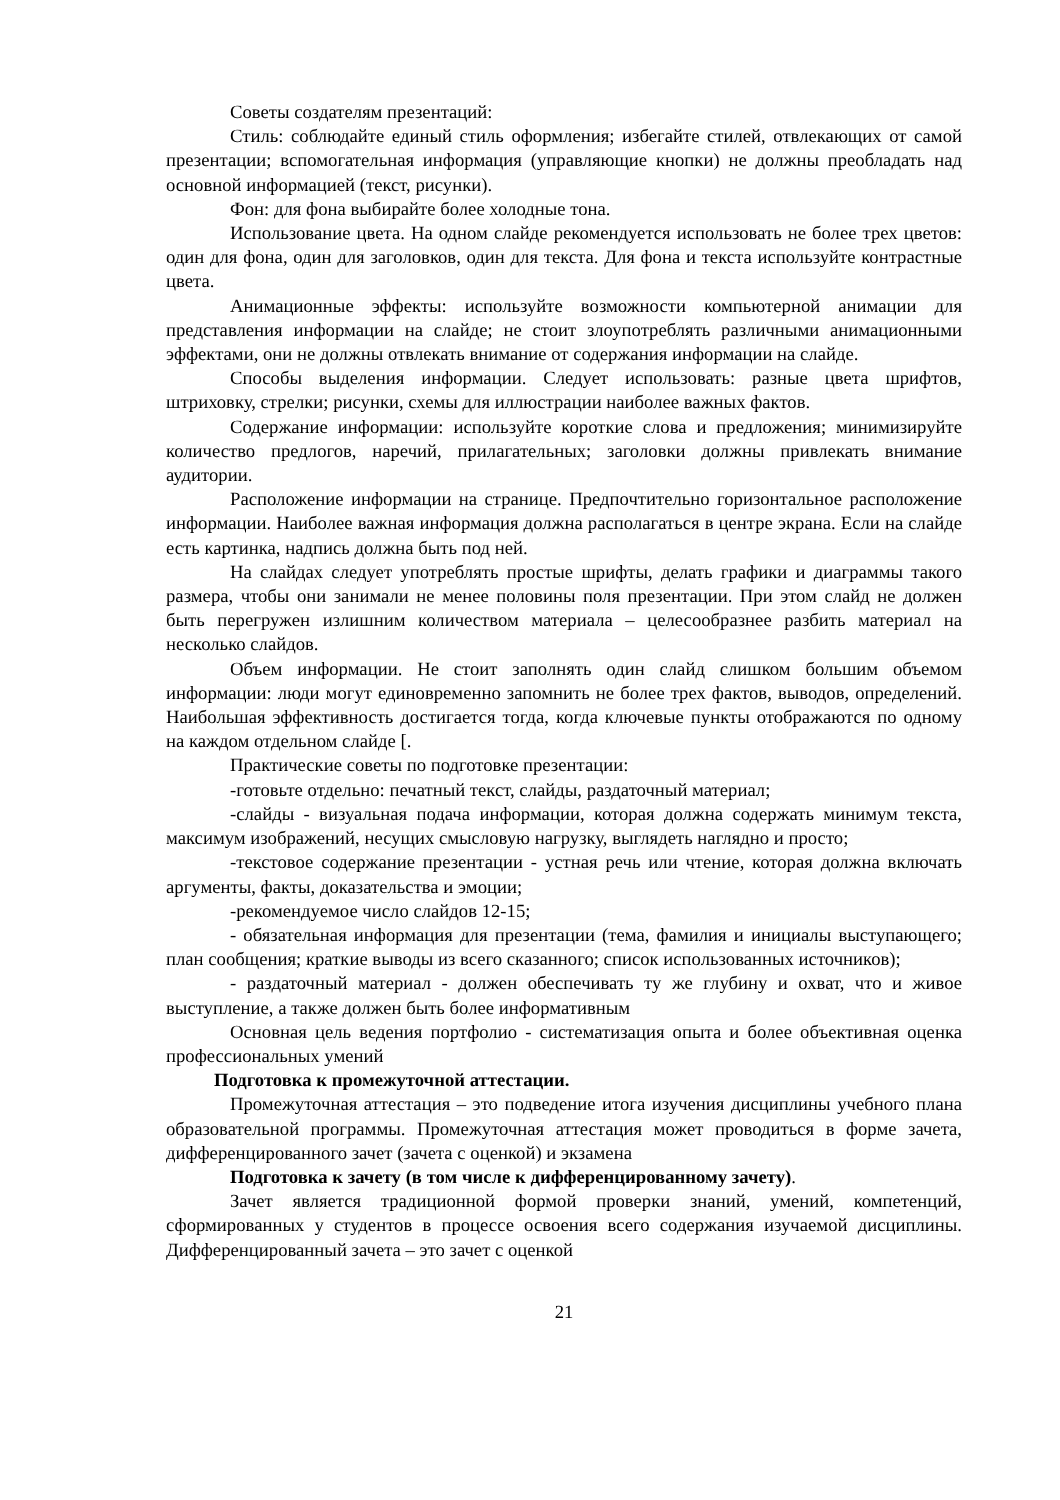Советы создателям презентаций:
Стиль: соблюдайте единый стиль оформления; избегайте стилей, отвлекающих от самой презентации; вспомогательная информация (управляющие кнопки) не должны преобладать над основной информацией (текст, рисунки).
Фон: для фона выбирайте более холодные тона.
Использование цвета. На одном слайде рекомендуется использовать не более трех цветов: один для фона, один для заголовков, один для текста. Для фона и текста используйте контрастные цвета.
Анимационные эффекты: используйте возможности компьютерной анимации для представления информации на слайде; не стоит злоупотреблять различными анимационными эффектами, они не должны отвлекать внимание от содержания информации на слайде.
Способы выделения информации. Следует использовать: разные цвета шрифтов, штриховку, стрелки; рисунки, схемы для иллюстрации наиболее важных фактов.
Содержание информации: используйте короткие слова и предложения; минимизируйте количество предлогов, наречий, прилагательных; заголовки должны привлекать внимание аудитории.
Расположение информации на странице. Предпочтительно горизонтальное расположение информации. Наиболее важная информация должна располагаться в центре экрана. Если на слайде есть картинка, надпись должна быть под ней.
На слайдах следует употреблять простые шрифты, делать графики и диаграммы такого размера, чтобы они занимали не менее половины поля презентации. При этом слайд не должен быть перегружен излишним количеством материала – целесообразнее разбить материал на несколько слайдов.
Объем информации. Не стоит заполнять один слайд слишком большим объемом информации: люди могут единовременно запомнить не более трех фактов, выводов, определений. Наибольшая эффективность достигается тогда, когда ключевые пункты отображаются по одному на каждом отдельном слайде [.
Практические советы по подготовке презентации:
-готовьте отдельно: печатный текст, слайды, раздаточный материал;
-слайды - визуальная подача информации, которая должна содержать минимум текста, максимум изображений, несущих смысловую нагрузку, выглядеть наглядно и просто;
-текстовое содержание презентации - устная речь или чтение, которая должна включать аргументы, факты, доказательства и эмоции;
-рекомендуемое число слайдов 12-15;
- обязательная информация для презентации (тема, фамилия и инициалы выступающего; план сообщения; краткие выводы из всего сказанного; список использованных источников);
- раздаточный материал - должен обеспечивать ту же глубину и охват, что и живое выступление, а также должен быть более информативным
Основная цель ведения портфолио - систематизация опыта и более объективная оценка профессиональных умений
Подготовка к промежуточной аттестации.
Промежуточная аттестация – это подведение итога изучения дисциплины учебного плана образовательной программы. Промежуточная аттестация может проводиться в форме зачета, дифференцированного зачет (зачета с оценкой) и экзамена
Подготовка к зачету (в том числе к дифференцированному зачету).
Зачет является традиционной формой проверки знаний, умений, компетенций, сформированных у студентов в процессе освоения всего содержания изучаемой дисциплины. Дифференцированный зачета – это зачет с оценкой
21